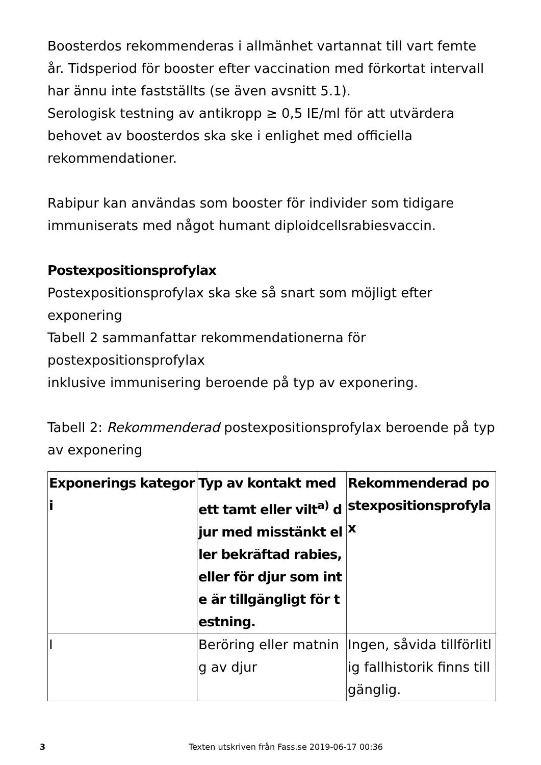Boosterdos rekommenderas i allmänhet vartannat till vart femte år. Tidsperiod för booster efter vaccination med förkortat intervall har ännu inte fastställts (se även avsnitt 5.1).
Serologisk testning av antikropp ≥ 0,5 IE/ml för att utvärdera behovet av boosterdos ska ske i enlighet med officiella rekommendationer.
Rabipur kan användas som booster för individer som tidigare immuniserats med något humant diploidcellsrabiesvaccin.
Postexpositionsprofylax
Postexpositionsprofylax ska ske så snart som möjligt efter exponering
Tabell 2 sammanfattar rekommendationerna för postexpositionsprofylax
inklusive immunisering beroende på typ av exponering.
Tabell 2: Rekommenderad postexpositionsprofylax beroende på typ av exponering
| Exponerings kategori | Typ av kontakt med ett tamt eller vilt<sup>a)</sup> djur med misstänkt eller bekräftad rabies, eller för djur som inte är tillgängligt för testning. | Rekommenderad postexpositionsprofylax |
| --- | --- | --- |
| I | Beröring eller matning av djur | Ingen, såvida tillförlitlig fallhistorik finns tillgänglig. |
3 Texten utskriven från Fass.se 2019-06-17 00:36